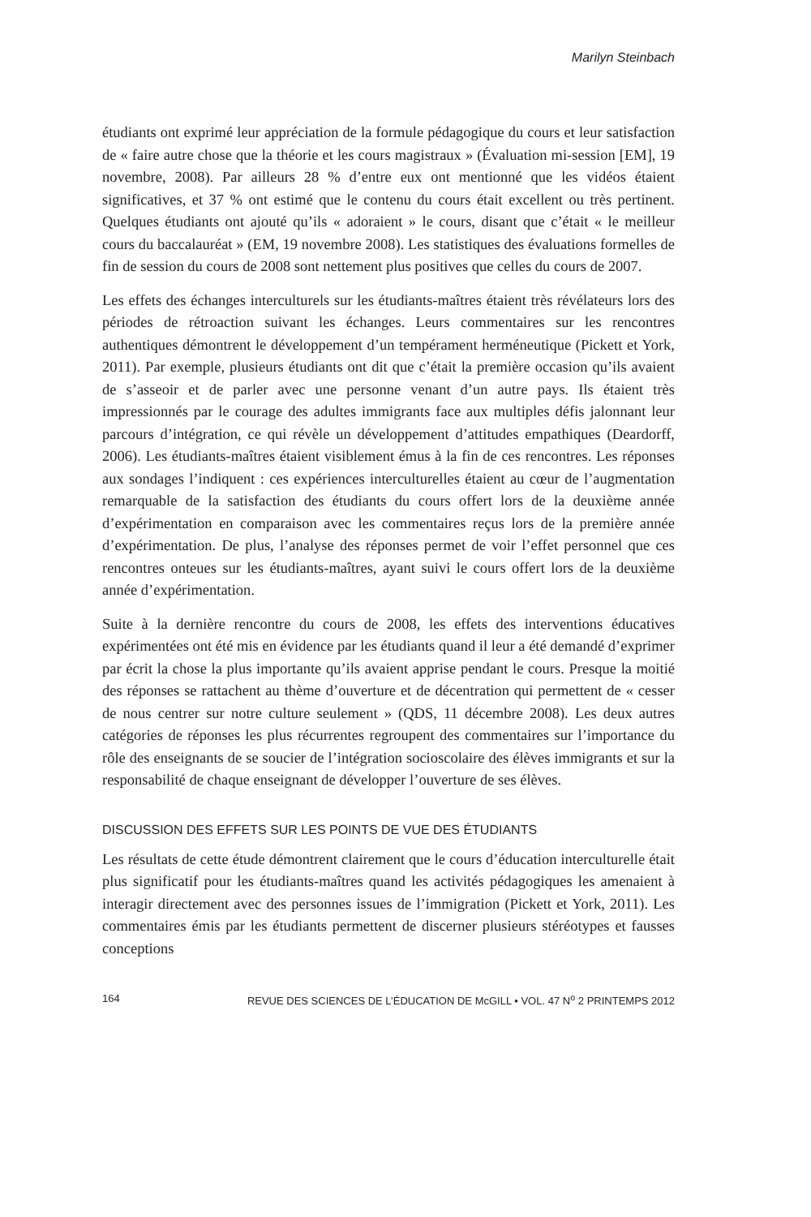Marilyn Steinbach
étudiants ont exprimé leur appréciation de la formule pédagogique du cours et leur satisfaction de « faire autre chose que la théorie et les cours magistraux » (Évaluation mi-session [EM], 19 novembre, 2008). Par ailleurs 28 % d’entre eux ont mentionné que les vidéos étaient significatives, et 37 % ont estimé que le contenu du cours était excellent ou très pertinent. Quelques étudiants ont ajouté qu’ils « adoraient » le cours, disant que c’était « le meilleur cours du baccalauréat » (EM, 19 novembre 2008). Les statistiques des évaluations formelles de fin de session du cours de 2008 sont nettement plus positives que celles du cours de 2007.
Les effets des échanges interculturels sur les étudiants-maîtres étaient très révélateurs lors des périodes de rétroaction suivant les échanges. Leurs commentaires sur les rencontres authentiques démontrent le développement d’un tempérament herméneutique (Pickett et York, 2011). Par exemple, plusieurs étudiants ont dit que c’était la première occasion qu’ils avaient de s’asseoir et de parler avec une personne venant d’un autre pays. Ils étaient très impressionnés par le courage des adultes immigrants face aux multiples défis jalonnant leur parcours d’intégration, ce qui révèle un développement d’attitudes empathiques (Deardorff, 2006). Les étudiants-maîtres étaient visiblement émus à la fin de ces rencontres. Les réponses aux sondages l’indiquent : ces expériences interculturelles étaient au cœur de l’augmentation remarquable de la satisfaction des étudiants du cours offert lors de la deuxième année d’expérimentation en comparaison avec les commentaires reçus lors de la première année d’expérimentation. De plus, l’analyse des réponses permet de voir l’effet personnel que ces rencontres onteues sur les étudiants-maîtres, ayant suivi le cours offert lors de la deuxième année d’expérimentation.
Suite à la dernière rencontre du cours de 2008, les effets des interventions éducatives expérimentées ont été mis en évidence par les étudiants quand il leur a été demandé d’exprimer par écrit la chose la plus importante qu’ils avaient apprise pendant le cours. Presque la moitié des réponses se rattachent au thème d’ouverture et de décentration qui permettent de « cesser de nous centrer sur notre culture seulement » (QDS, 11 décembre 2008). Les deux autres catégories de réponses les plus récurrentes regroupent des commentaires sur l’importance du rôle des enseignants de se soucier de l’intégration socioscolaire des élèves immigrants et sur la responsabilité de chaque enseignant de développer l’ouverture de ses élèves.
DISCUSSION DES EFFETS SUR LES POINTS DE VUE DES ÉTUDIANTS
Les résultats de cette étude démontrent clairement que le cours d’éducation interculturelle était plus significatif pour les étudiants-maîtres quand les activités pédagogiques les amenaient à interagir directement avec des personnes issues de l’immigration (Pickett et York, 2011). Les commentaires émis par les étudiants permettent de discerner plusieurs stéréotypes et fausses conceptions
164 REVUE DES SCIENCES DE L’ÉDUCATION DE McGILL • VOL. 47 N<sup>o</sup> 2 PRINTEMPS 2012